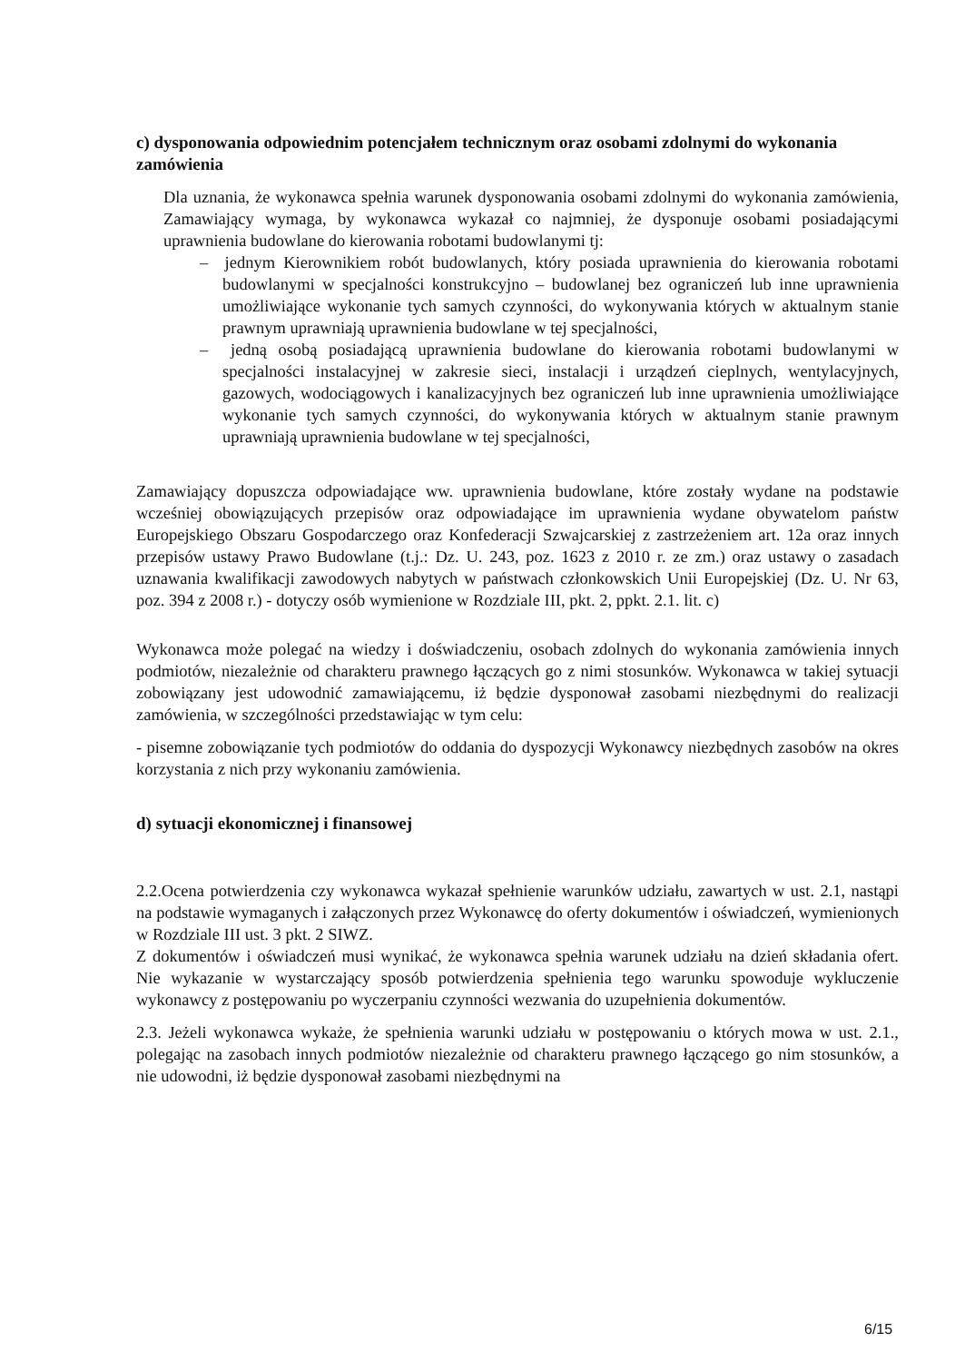c) dysponowania odpowiednim potencjałem technicznym oraz osobami zdolnymi do wykonania zamówienia
Dla uznania, że wykonawca spełnia warunek dysponowania osobami zdolnymi do wykonania zamówienia, Zamawiający wymaga, by wykonawca wykazał co najmniej, że dysponuje osobami posiadającymi uprawnienia budowlane do kierowania robotami budowlanymi tj:
– jednym Kierownikiem robót budowlanych, który posiada uprawnienia do kierowania robotami budowlanymi w specjalności konstrukcyjno – budowlanej bez ograniczeń lub inne uprawnienia umożliwiające wykonanie tych samych czynności, do wykonywania których w aktualnym stanie prawnym uprawniają uprawnienia budowlane w tej specjalności,
– jedną osobą posiadającą uprawnienia budowlane do kierowania robotami budowlanymi w specjalności instalacyjnej w zakresie sieci, instalacji i urządzeń cieplnych, wentylacyjnych, gazowych, wodociągowych i kanalizacyjnych bez ograniczeń lub inne uprawnienia umożliwiające wykonanie tych samych czynności, do wykonywania których w aktualnym stanie prawnym uprawniają uprawnienia budowlane w tej specjalności,
Zamawiający dopuszcza odpowiadające ww. uprawnienia budowlane, które zostały wydane na podstawie wcześniej obowiązujących przepisów oraz odpowiadające im uprawnienia wydane obywatelom państw Europejskiego Obszaru Gospodarczego oraz Konfederacji Szwajcarskiej z zastrzeżeniem art. 12a oraz innych przepisów ustawy Prawo Budowlane (t.j.: Dz. U. 243, poz. 1623 z 2010 r. ze zm.) oraz ustawy o zasadach uznawania kwalifikacji zawodowych nabytych w państwach członkowskich Unii Europejskiej (Dz. U. Nr 63, poz. 394 z 2008 r.) - dotyczy osób wymienione w Rozdziale III, pkt. 2, ppkt. 2.1. lit. c)
Wykonawca może polegać na wiedzy i doświadczeniu, osobach zdolnych do wykonania zamówienia innych podmiotów, niezależnie od charakteru prawnego łączących go z nimi stosunków. Wykonawca w takiej sytuacji zobowiązany jest udowodnić zamawiającemu, iż będzie dysponował zasobami niezbędnymi do realizacji zamówienia, w szczególności przedstawiając w tym celu:
- pisemne zobowiązanie tych podmiotów do oddania do dyspozycji Wykonawcy niezbędnych zasobów na okres korzystania z nich przy wykonaniu zamówienia.
d) sytuacji ekonomicznej i finansowej
2.2.Ocena potwierdzenia czy wykonawca wykazał spełnienie warunków udziału, zawartych w ust. 2.1, nastąpi na podstawie wymaganych i załączonych przez Wykonawcę do oferty dokumentów i oświadczeń, wymienionych w Rozdziale III ust. 3 pkt. 2 SIWZ.
Z dokumentów i oświadczeń musi wynikać, że wykonawca spełnia warunek udziału na dzień składania ofert. Nie wykazanie w wystarczający sposób potwierdzenia spełnienia tego warunku spowoduje wykluczenie wykonawcy z postępowaniu po wyczerpaniu czynności wezwania do uzupełnienia dokumentów.
2.3. Jeżeli wykonawca wykaże, że spełnienia warunki udziału w postępowaniu o których mowa w ust. 2.1., polegając na zasobach innych podmiotów niezależnie od charakteru prawnego łączącego go nim stosunków, a nie udowodni, iż będzie dysponował zasobami niezbędnymi na
6/15